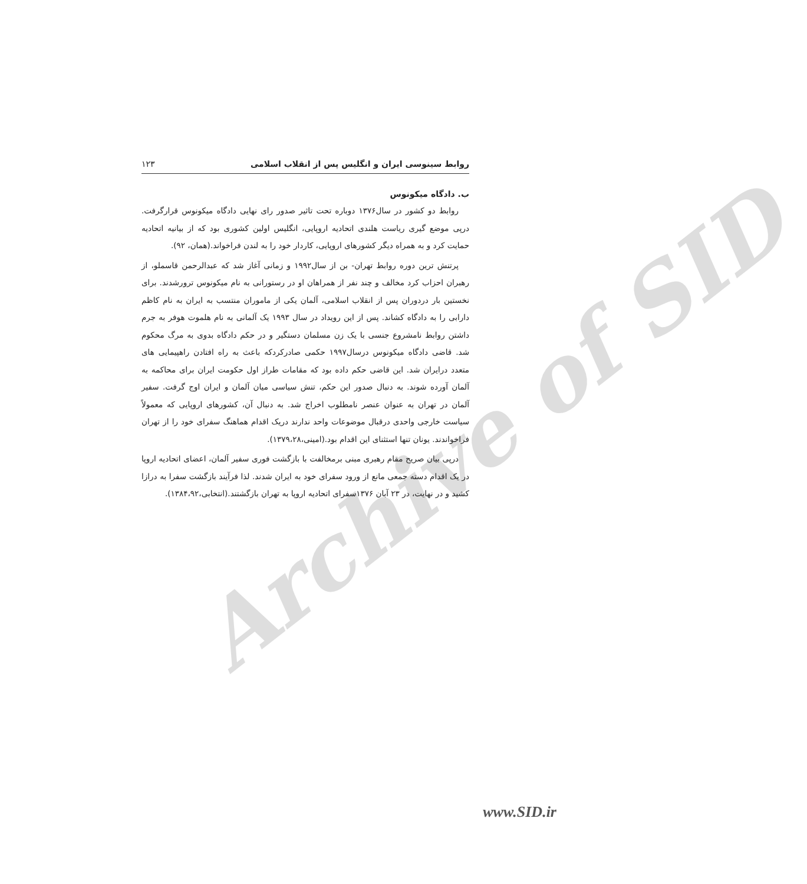Archive of SID
روابط سینوسی ایران و انگلیس پس از انقلاب اسلامی ۱۲۳
ب. دادگاه میکونوس
روابط دو کشور در سال۱۳۷۶ دوباره تحت تاثیر صدور رای نهایی دادگاه میکونوس قرارگرفت. درپی موضع گیری ریاست هلندی اتحادیه اروپایی، انگلیس اولین کشوری بود که از بیانیه اتحادیه حمایت کرد و به همراه دیگر کشورهای اروپایی، کاردار خود را به لندن فراخواند.(همان، ۹۲).
پرتنش ترین دوره روابط تهران- بن از سال۱۹۹۲ و زمانی آغاز شد که عبدالرحمن قاسملو، از رهبران احزاب کرد مخالف و چند نفر از همراهان او در رستورانی به نام میکونوس ترورشدند. برای نخستین بار دردوران پس از انقلاب اسلامی، آلمان یکی از ماموران منتسب به ایران به نام کاظم دارابی را به دادگاه کشاند. پس از این رویداد در سال ۱۹۹۳ یک آلمانی به نام هلموت هوفر به جرم داشتن روابط نامشروع جنسی با یک زن مسلمان دستگیر و در حکم دادگاه بدوی به مرگ محکوم شد. قاضی دادگاه میکونوس درسال۱۹۹۷ حکمی صادرکردکه باعث به راه افتادن راهپیمایی های متعدد درایران شد. این قاضی حکم داده بود که مقامات طراز اول حکومت ایران برای محاکمه به آلمان آورده شوند. به دنبال صدور این حکم، تنش سیاسی میان آلمان و ایران اوج گرفت. سفیر آلمان در تهران به عنوان عنصر نامطلوب اخراج شد. به دنبال آن، کشورهای اروپایی که معمولاً سیاست خارجی واحدی درقبال موضوعات واحد ندارند دریک اقدام هماهنگ سفرای خود را از تهران فراخواندند. یونان تنها استثنای این اقدام بود.(امینی،۱۳۷۹،۲۸).
درپی بیان صریح مقام رهبری مبنی برمخالفت با بازگشت فوری سفیر آلمان، اعضای اتحادیه اروپا در یک اقدام دسته جمعی مانع از ورود سفرای خود به ایران شدند. لذا فرآیند بازگشت سفرا به درازا کشید و در نهایت، در ۲۳ آبان ۱۳۷۶سفرای اتحادیه اروپا به تهران بازگشتند.(انتخابی،۱۳۸۴،۹۲).
www.SID.ir